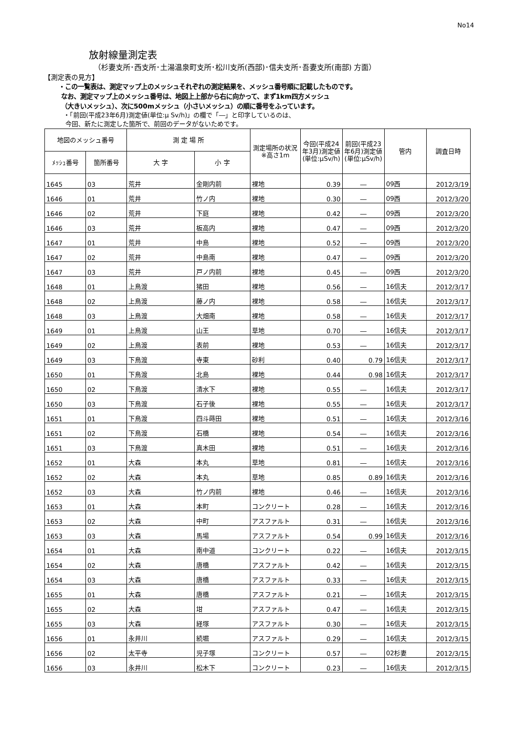No14
放射線量測定表
（杉妻支所･西支所･土湯温泉町支所･松川支所(西部)･信夫支所･吾妻支所(南部) 方面）
【測定表の見方】
・この一覧表は、測定マップ上のメッシュそれぞれの測定結果を、メッシュ番号順に記載したものです。
なお、測定マップ上のメッシュ番号は、地図上上部から右に向かって、まず1km四方メッシュ
（大きいメッシュ）、次に500mメッシュ（小さいメッシュ）の順に番号をふっています。
・「前回(平成23年6月)測定値(単位:μ Sv/h)」の欄で「―」と印字しているのは、
今回、新たに測定した箇所で、前回のデータがないためです。
| 地図のメッシュ番号 | | 測 定 場 所 | | 測定場所の状況※高さ1m | 今回(平成24年3月)測定値(単位:μSv/h) | 前回(平成23年6月)測定値(単位:μSv/h) | 管内 | 調査日時 |
| --- | --- | --- | --- | --- | --- | --- | --- | --- |
| ﾒｯｼｭ番号 | 箇所番号 | 大 字 | 小 字 | | | | | |
| 1645 | 03 | 荒井 | 金剛内前 | 裸地 | 0.39 | ― | 09西 | 2012/3/19 |
| 1646 | 01 | 荒井 | 竹ノ内 | 裸地 | 0.30 | ― | 09西 | 2012/3/20 |
| 1646 | 02 | 荒井 | 下庭 | 裸地 | 0.42 | ― | 09西 | 2012/3/20 |
| 1646 | 03 | 荒井 | 板高内 | 裸地 | 0.47 | ― | 09西 | 2012/3/20 |
| 1647 | 01 | 荒井 | 中島 | 裸地 | 0.52 | ― | 09西 | 2012/3/20 |
| 1647 | 02 | 荒井 | 中島南 | 裸地 | 0.47 | ― | 09西 | 2012/3/20 |
| 1647 | 03 | 荒井 | 戸ノ内前 | 裸地 | 0.45 | ― | 09西 | 2012/3/20 |
| 1648 | 01 | 上鳥渡 | 猪田 | 裸地 | 0.56 | ― | 16信夫 | 2012/3/17 |
| 1648 | 02 | 上鳥渡 | 藤ノ内 | 裸地 | 0.58 | ― | 16信夫 | 2012/3/17 |
| 1648 | 03 | 上鳥渡 | 大畑南 | 裸地 | 0.58 | ― | 16信夫 | 2012/3/17 |
| 1649 | 01 | 上鳥渡 | 山王 | 草地 | 0.70 | ― | 16信夫 | 2012/3/17 |
| 1649 | 02 | 上鳥渡 | 表前 | 裸地 | 0.53 | ― | 16信夫 | 2012/3/17 |
| 1649 | 03 | 下鳥渡 | 寺東 | 砂利 | 0.40 | 0.79 | 16信夫 | 2012/3/17 |
| 1650 | 01 | 下鳥渡 | 北島 | 裸地 | 0.44 | 0.98 | 16信夫 | 2012/3/17 |
| 1650 | 02 | 下鳥渡 | 清水下 | 裸地 | 0.55 | ― | 16信夫 | 2012/3/17 |
| 1650 | 03 | 下鳥渡 | 石子後 | 裸地 | 0.55 | ― | 16信夫 | 2012/3/17 |
| 1651 | 01 | 下鳥渡 | 四斗蒔田 | 裸地 | 0.51 | ― | 16信夫 | 2012/3/16 |
| 1651 | 02 | 下鳥渡 | 石橋 | 裸地 | 0.54 | ― | 16信夫 | 2012/3/16 |
| 1651 | 03 | 下鳥渡 | 真木田 | 裸地 | 0.51 | ― | 16信夫 | 2012/3/16 |
| 1652 | 01 | 大森 | 本丸 | 草地 | 0.81 | ― | 16信夫 | 2012/3/16 |
| 1652 | 02 | 大森 | 本丸 | 草地 | 0.85 | 0.89 | 16信夫 | 2012/3/16 |
| 1652 | 03 | 大森 | 竹ノ内前 | 裸地 | 0.46 | ― | 16信夫 | 2012/3/16 |
| 1653 | 01 | 大森 | 本町 | コンクリート | 0.28 | ― | 16信夫 | 2012/3/16 |
| 1653 | 02 | 大森 | 中町 | アスファルト | 0.31 | ― | 16信夫 | 2012/3/16 |
| 1653 | 03 | 大森 | 馬場 | アスファルト | 0.54 | 0.99 | 16信夫 | 2012/3/16 |
| 1654 | 01 | 大森 | 南中道 | コンクリート | 0.22 | ― | 16信夫 | 2012/3/15 |
| 1654 | 02 | 大森 | 唐橋 | アスファルト | 0.42 | ― | 16信夫 | 2012/3/15 |
| 1654 | 03 | 大森 | 唐橋 | アスファルト | 0.33 | ― | 16信夫 | 2012/3/15 |
| 1655 | 01 | 大森 | 唐橋 | アスファルト | 0.21 | ― | 16信夫 | 2012/3/15 |
| 1655 | 02 | 大森 | 坩 | アスファルト | 0.47 | ― | 16信夫 | 2012/3/15 |
| 1655 | 03 | 大森 | 経塚 | アスファルト | 0.30 | ― | 16信夫 | 2012/3/15 |
| 1656 | 01 | 永井川 | 続堀 | アスファルト | 0.29 | ― | 16信夫 | 2012/3/15 |
| 1656 | 02 | 太平寺 | 児子塚 | コンクリート | 0.57 | ― | 02杉妻 | 2012/3/15 |
| 1656 | 03 | 永井川 | 松木下 | コンクリート | 0.23 | ― | 16信夫 | 2012/3/15 |